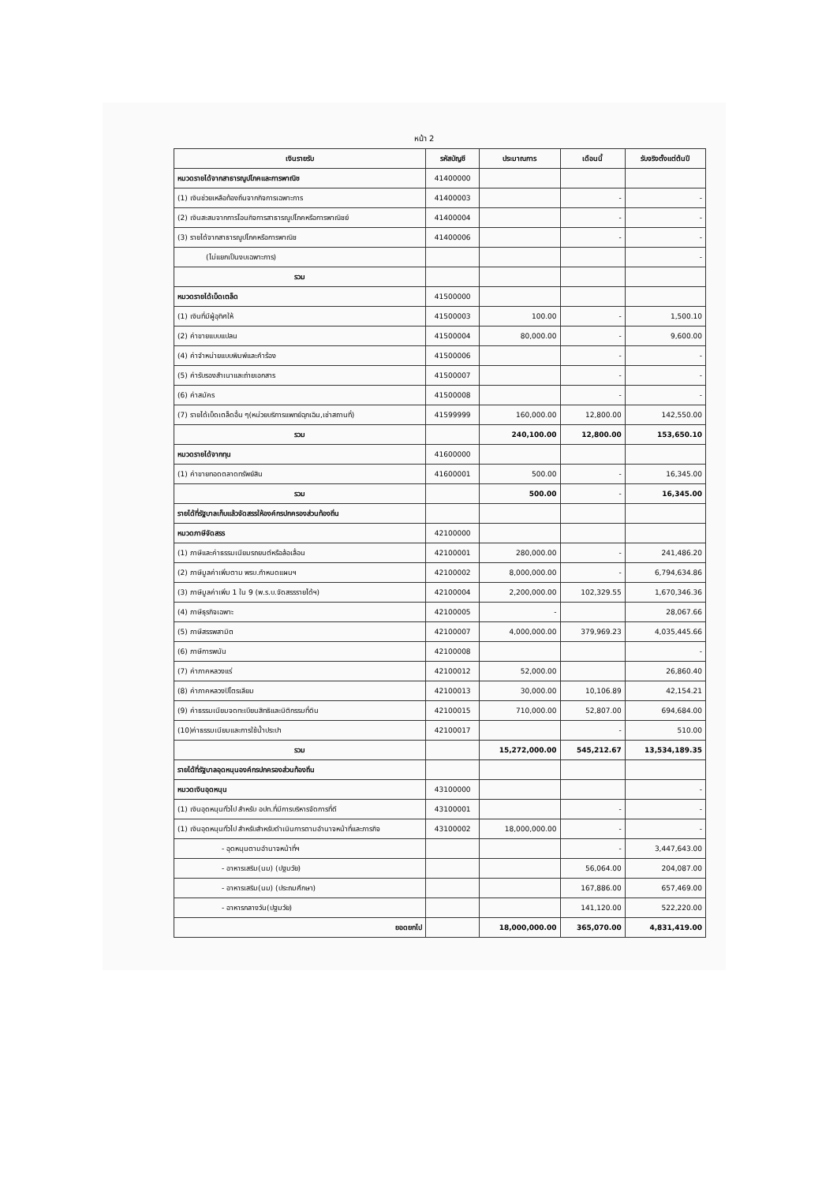หน้า 2
| เงินรายรับ | รหัสบัญชี | ประมาณการ | เดือนนี้ | รับจริงตั้งแต่ต้นปี |
| --- | --- | --- | --- | --- |
| หมวดรายได้จากสาธารณูปโภคและการพาณิช | 41400000 | | | |
| (1) เงินช่วยเหลือท้องถิ่นจากกิจการเฉพาะการ | 41400003 | | - | - |
| (2) เงินสะสมจากการโอนกิจการสาธารณูปโภคหรือการพาณิชย์ | 41400004 | | - | - |
| (3) รายได้จากสาธารณูปโภคหรือการพาณิช | 41400006 | | - | - |
| (ไม่แยกเป็นงบเฉพาะการ) | | | | - |
| รวม | | | | |
| หมวดรายได้เบ็ดเตล็ด | 41500000 | | | |
| (1) เงินที่มีผู้อุทิศให้ | 41500003 | 100.00 | - | 1,500.10 |
| (2) ค่าขายแบบแปลน | 41500004 | 80,000.00 | - | 9,600.00 |
| (4) ค่าจำหน่ายแบบพิมพ์และคำร้อง | 41500006 | | - | - |
| (5) ค่ารับรองสำเนาและถ่ายเอกสาร | 41500007 | | - | - |
| (6) ค่าสมัคร | 41500008 | | - | - |
| (7) รายได้เบ็ดเตล็ดอื่น ๆ(หน่วยบริการแพทย์ฉุกเฉิน,เช่าสถานที่) | 41599999 | 160,000.00 | 12,800.00 | 142,550.00 |
| รวม | | 240,100.00 | 12,800.00 | 153,650.10 |
| หมวดรายได้จากทุน | 41600000 | | | |
| (1) ค่าขายทอดตลาดทรัพย์สิน | 41600001 | 500.00 | - | 16,345.00 |
| รวม | | 500.00 | - | 16,345.00 |
| รายได้ที่รัฐบาลเก็บแล้วจัดสรรให้องค์กรปกครองส่วนท้องถิ่น | | | | |
| หมวดภาษีจัดสรร | 42100000 | | | |
| (1) ภาษีและค่าธรรมเนียมรถยนต์หรือล้อเลื่อน | 42100001 | 280,000.00 | - | 241,486.20 |
| (2) ภาษีมูลค่าเพิ่มตาม พรบ.กำหนดแผนฯ | 42100002 | 8,000,000.00 | - | 6,794,634.86 |
| (3) ภาษีมูลค่าเพิ่ม 1 ใน 9 (พ.ร.บ.จัดสรรรายได้ฯ) | 42100004 | 2,200,000.00 | 102,329.55 | 1,670,346.36 |
| (4) ภาษีธุรกิจเฉพาะ | 42100005 | - | | 28,067.66 |
| (5) ภาษีสรรพสามิต | 42100007 | 4,000,000.00 | 379,969.23 | 4,035,445.66 |
| (6) ภาษีการพนัน | 42100008 | | | - |
| (7) ค่าภาคหลวงแร่ | 42100012 | 52,000.00 | | 26,860.40 |
| (8) ค่าภาคหลวงปิโตรเลียม | 42100013 | 30,000.00 | 10,106.89 | 42,154.21 |
| (9) ค่าธรรมเนียมจดทะเบียนสิทธิและนิติกรรมที่ดิน | 42100015 | 710,000.00 | 52,807.00 | 694,684.00 |
| (10)ค่าธรรมเนียมและการใช้น้ำประปา | 42100017 | | - | 510.00 |
| รวม | | 15,272,000.00 | 545,212.67 | 13,534,189.35 |
| รายได้ที่รัฐบาลอุดหนุนองค์กรปกครองส่วนท้องถิ่น | | | | |
| หมวดเงินอุดหนุน | 43100000 | | | - |
| (1) เงินอุดหนุนทั่วไป สำหรับ อปท.ที่มีการบริหารจัดการที่ดี | 43100001 | | - | - |
| (1) เงินอุดหนุนทั่วไป สำหรับสำหรับดำเนินการตามอำนาจหน้าที่และภารกิจ | 43100002 | 18,000,000.00 | - | - |
| - อุดหนุนตามอำนาจหน้าที่ฯ | | | - | 3,447,643.00 |
| - อาหารเสริม(นม) (ปฐมวัย) | | | 56,064.00 | 204,087.00 |
| - อาหารเสริม(นม) (ประถมศึกษา) | | | 167,886.00 | 657,469.00 |
| - อาหารกลางวัน(ปฐมวัย) | | | 141,120.00 | 522,220.00 |
| ยอดยกไป | | 18,000,000.00 | 365,070.00 | 4,831,419.00 |